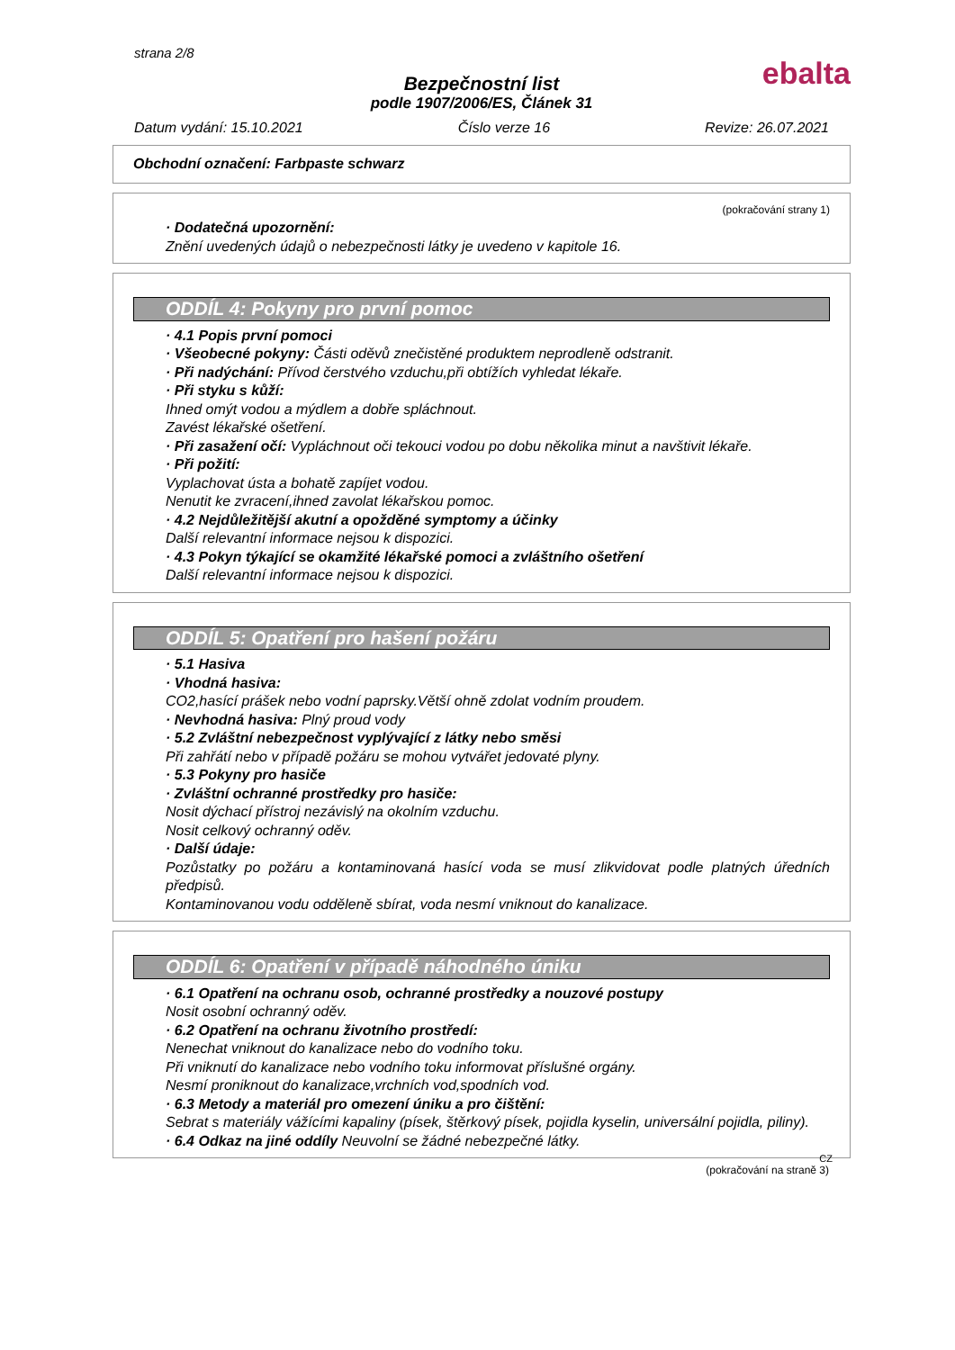strana 2/8
ebalta
Bezpečnostní list
podle 1907/2006/ES, Článek 31
Datum vydání: 15.10.2021 Číslo verze 16 Revize: 26.07.2021
Obchodní označení: Farbpaste schwarz
(pokračování strany 1)
· Dodatečná upozornění:
Znění uvedených údajů o nebezpečnosti látky je uvedeno v kapitole 16.
ODDÍL 4: Pokyny pro první pomoc
· 4.1 Popis první pomoci
· Všeobecné pokyny: Části oděvů znečistěné produktem neprodleně odstranit.
· Při nadýchání: Přívod čerstvého vzduchu,při obtížích vyhledat lékaře.
· Při styku s kůží:
Ihned omýt vodou a mýdlem a dobře spláchnout.
Zavést lékařské ošetření.
· Při zasažení očí: Vypláchnout oči tekouci vodou po dobu několika minut a navštivit lékaře.
· Při požití:
Vyplachovat ústa a bohatě zapíjet vodou.
Nenutit ke zvracení,ihned zavolat lékařskou pomoc.
· 4.2 Nejdůležitější akutní a opožděné symptomy a účinky
Další relevantní informace nejsou k dispozici.
· 4.3 Pokyn týkající se okamžité lékařské pomoci a zvláštního ošetření
Další relevantní informace nejsou k dispozici.
ODDÍL 5: Opatření pro hašení požáru
· 5.1 Hasiva
· Vhodná hasiva:
CO2,hasící prášek nebo vodní paprsky.Větší ohně zdolat vodním proudem.
· Nevhodná hasiva: Plný proud vody
· 5.2 Zvláštní nebezpečnost vyplývající z látky nebo směsi
Při zahřátí nebo v případě požáru se mohou vytvářet jedovaté plyny.
· 5.3 Pokyny pro hasiče
· Zvláštní ochranné prostředky pro hasiče:
Nosit dýchací přístroj nezávislý na okolním vzduchu.
Nosit celkový ochranný oděv.
· Další údaje:
Pozůstatky po požáru a kontaminovaná hasící voda se musí zlikvidovat podle platných úředních předpisů.
Kontaminovanou vodu odděleně sbírat, voda nesmí vniknout do kanalizace.
ODDÍL 6: Opatření v případě náhodného úniku
· 6.1 Opatření na ochranu osob, ochranné prostředky a nouzové postupy
Nosit osobní ochranný oděv.
· 6.2 Opatření na ochranu životního prostředí:
Nenechat vniknout do kanalizace nebo do vodního toku.
Při vniknutí do kanalizace nebo vodního toku informovat příslušné orgány.
Nesmí proniknout do kanalizace,vrchních vod,spodních vod.
· 6.3 Metody a materiál pro omezení úniku a pro čištění:
Sebrat s materiály vážícími kapaliny (písek, štěrkový písek, pojidla kyselin, universální pojidla, piliny).
· 6.4 Odkaz na jiné oddíly Neuvolní se žádné nebezpečné látky.
CZ
(pokračování na straně 3)